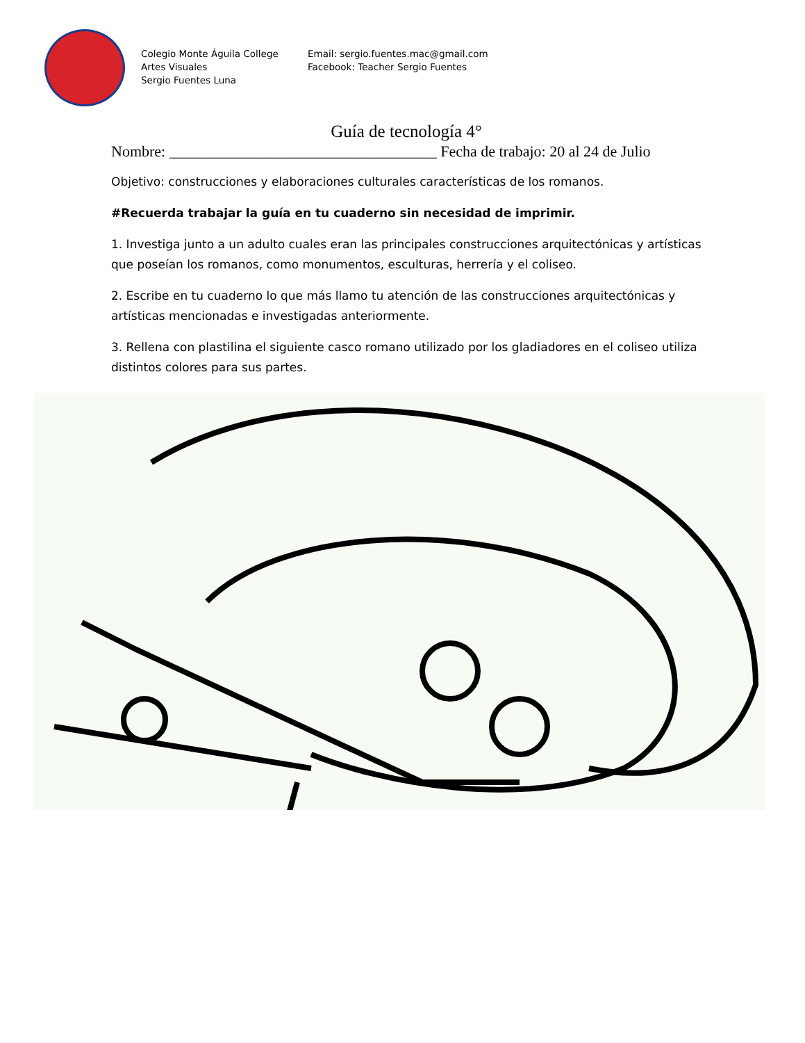Colegio Monte Águila College
Artes Visuales
Sergio Fuentes Luna
Email: sergio.fuentes.mac@gmail.com
Facebook: Teacher Sergio Fuentes
Guía de tecnología 4°
Nombre: ___________________________________ Fecha de trabajo: 20 al 24 de Julio
Objetivo: construcciones y elaboraciones culturales características de los romanos.
#Recuerda trabajar la guía en tu cuaderno sin necesidad de imprimir.
1. Investiga junto a un adulto cuales eran las principales construcciones arquitectónicas y artísticas que poseían los romanos, como monumentos, esculturas, herrería y el coliseo.
2. Escribe en tu cuaderno lo que más llamo tu atención de las construcciones arquitectónicas y artísticas mencionadas e investigadas anteriormente.
3. Rellena con plastilina el siguiente casco romano utilizado por los gladiadores en el coliseo utiliza distintos colores para sus partes.